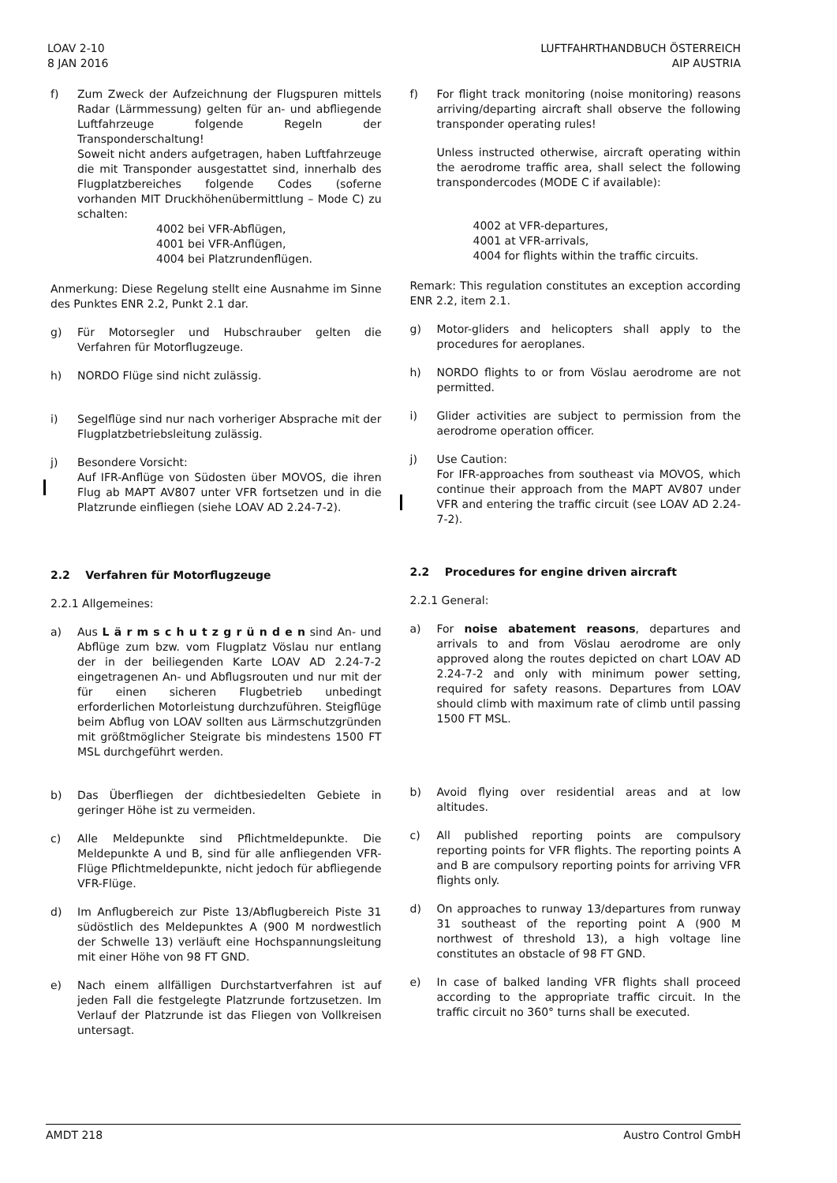LOAV 2-10
8 JAN 2016
LUFTFAHRTHANDBUCH ÖSTERREICH
AIP AUSTRIA
f) Zum Zweck der Aufzeichnung der Flugspuren mittels Radar (Lärmmessung) gelten für an- und abfliegende Luftfahrzeuge folgende Regeln der Transponderschaltung!
Soweit nicht anders aufgetragen, haben Luftfahrzeuge die mit Transponder ausgestattet sind, innerhalb des Flugplatzbereiches folgende Codes (soferne vorhanden MIT Druckhöhenübermittlung – Mode C) zu schalten:
4002 bei VFR-Abflügen,
4001 bei VFR-Anflügen,
4004 bei Platzrundenflügen.
Anmerkung: Diese Regelung stellt eine Ausnahme im Sinne des Punktes ENR 2.2, Punkt 2.1 dar.
g) Für Motorsegler und Hubschrauber gelten die Verfahren für Motorflugzeuge.
h) NORDO Flüge sind nicht zulässig.
i) Segelflüge sind nur nach vorheriger Absprache mit der Flugplatzbetriebsleitung zulässig.
j) Besondere Vorsicht:
Auf IFR-Anflüge von Südosten über MOVOS, die ihren Flug ab MAPT AV807 unter VFR fortsetzen und in die Platzrunde einfliegen (siehe LOAV AD 2.24-7-2).
2.2 Verfahren für Motorflugzeuge
2.2.1 Allgemeines:
a) Aus L ä r m s c h u t z g r ü n d e n sind An- und Abflüge zum bzw. vom Flugplatz Vöslau nur entlang der in der beiliegenden Karte LOAV AD 2.24-7-2 eingetragenen An- und Abflugsrouten und nur mit der für einen sicheren Flugbetrieb unbedingt erforderlichen Motorleistung durchzuführen. Steigflüge beim Abflug von LOAV sollten aus Lärmschutzgründen mit größtmöglicher Steigrate bis mindestens 1500 FT MSL durchgeführt werden.
b) Das Überfliegen der dichtbesiedelten Gebiete in geringer Höhe ist zu vermeiden.
c) Alle Meldepunkte sind Pflichtmeldepunkte. Die Meldepunkte A und B, sind für alle anfliegenden VFR-Flüge Pflichtmeldepunkte, nicht jedoch für abfliegende VFR-Flüge.
d) Im Anflugbereich zur Piste 13/Abflugbereich Piste 31 südöstlich des Meldepunktes A (900 M nordwestlich der Schwelle 13) verläuft eine Hochspannungsleitung mit einer Höhe von 98 FT GND.
e) Nach einem allfälligen Durchstartverfahren ist auf jeden Fall die festgelegte Platzrunde fortzusetzen. Im Verlauf der Platzrunde ist das Fliegen von Vollkreisen untersagt.
f) For flight track monitoring (noise monitoring) reasons arriving/departing aircraft shall observe the following transponder operating rules!
Unless instructed otherwise, aircraft operating within the aerodrome traffic area, shall select the following transpondercodes (MODE C if available):
4002 at VFR-departures,
4001 at VFR-arrivals,
4004 for flights within the traffic circuits.
Remark: This regulation constitutes an exception according ENR 2.2, item 2.1.
g) Motor-gliders and helicopters shall apply to the procedures for aeroplanes.
h) NORDO flights to or from Vöslau aerodrome are not permitted.
i) Glider activities are subject to permission from the aerodrome operation officer.
j) Use Caution:
For IFR-approaches from southeast via MOVOS, which continue their approach from the MAPT AV807 under VFR and entering the traffic circuit (see LOAV AD 2.24-7-2).
2.2 Procedures for engine driven aircraft
2.2.1 General:
a) For noise abatement reasons, departures and arrivals to and from Vöslau aerodrome are only approved along the routes depicted on chart LOAV AD 2.24-7-2 and only with minimum power setting, required for safety reasons. Departures from LOAV should climb with maximum rate of climb until passing 1500 FT MSL.
b) Avoid flying over residential areas and at low altitudes.
c) All published reporting points are compulsory reporting points for VFR flights. The reporting points A and B are compulsory reporting points for arriving VFR flights only.
d) On approaches to runway 13/departures from runway 31 southeast of the reporting point A (900 M northwest of threshold 13), a high voltage line constitutes an obstacle of 98 FT GND.
e) In case of balked landing VFR flights shall proceed according to the appropriate traffic circuit. In the traffic circuit no 360° turns shall be executed.
AMDT 218 Austro Control GmbH